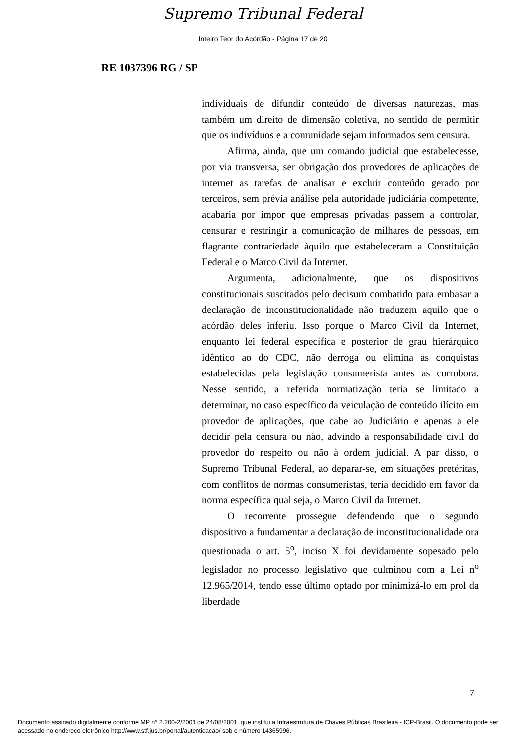Supremo Tribunal Federal
Inteiro Teor do Acórdão - Página 17 de 20
RE 1037396 RG / SP
individuais de difundir conteúdo de diversas naturezas, mas também um direito de dimensão coletiva, no sentido de permitir que os indivíduos e a comunidade sejam informados sem censura.
Afirma, ainda, que um comando judicial que estabelecesse, por via transversa, ser obrigação dos provedores de aplicações de internet as tarefas de analisar e excluir conteúdo gerado por terceiros, sem prévia análise pela autoridade judiciária competente, acabaria por impor que empresas privadas passem a controlar, censurar e restringir a comunicação de milhares de pessoas, em flagrante contrariedade àquilo que estabeleceram a Constituição Federal e o Marco Civil da Internet.
Argumenta, adicionalmente, que os dispositivos constitucionais suscitados pelo decisum combatido para embasar a declaração de inconstitucionalidade não traduzem aquilo que o acórdão deles inferiu. Isso porque o Marco Civil da Internet, enquanto lei federal específica e posterior de grau hierárquico idêntico ao do CDC, não derroga ou elimina as conquistas estabelecidas pela legislação consumerista antes as corrobora. Nesse sentido, a referida normatização teria se limitado a determinar, no caso específico da veiculação de conteúdo ilícito em provedor de aplicações, que cabe ao Judiciário e apenas a ele decidir pela censura ou não, advindo a responsabilidade civil do provedor do respeito ou não à ordem judicial. A par disso, o Supremo Tribunal Federal, ao deparar-se, em situações pretéritas, com conflitos de normas consumeristas, teria decidido em favor da norma específica qual seja, o Marco Civil da Internet.
O recorrente prossegue defendendo que o segundo dispositivo a fundamentar a declaração de inconstitucionalidade ora questionada o art. 5<sup>o</sup>, inciso X foi devidamente sopesado pelo legislador no processo legislativo que culminou com a Lei n<sup>o</sup> 12.965/2014, tendo esse último optado por minimizá-lo em prol da liberdade
7
Documento assinado digitalmente conforme MP n° 2.200-2/2001 de 24/08/2001, que institui a Infraestrutura de Chaves Públicas Brasileira - ICP-Brasil. O documento pode ser acessado no endereço eletrônico http://www.stf.jus.br/portal/autenticacao/ sob o número 14365996.